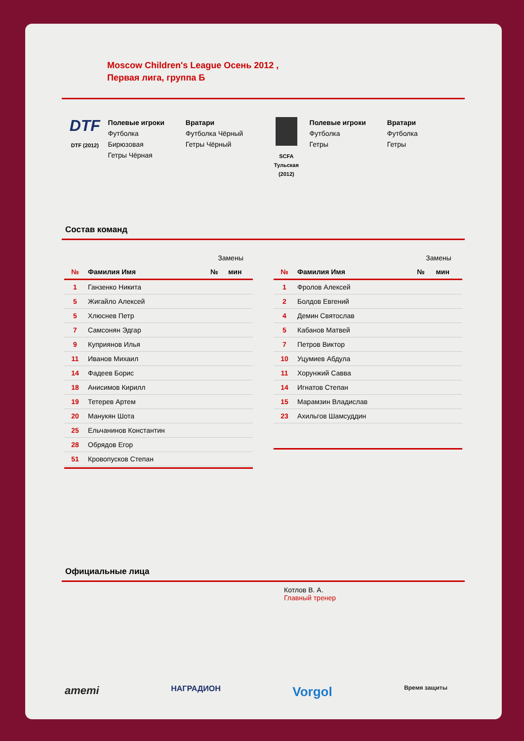Moscow Children's League Осень 2012 ,
Первая лига, группа Б
DTF
DTF (2012)
Полевые игроки
Футболка
Бирюзовая
Гетры Чёрная
Вратари
Футболка Чёрный
Гетры Чёрный
SCFA
Тульская
(2012)
Полевые игроки
Футболка
Гетры
Вратари
Футболка
Гетры
Состав команд
| | | Замены | |
| --- | --- | --- | --- |
| № | Фамилия Имя | № | мин |
| 1 | Ганзенко Никита | | |
| 5 | Жигайло Алексей | | |
| 5 | Хлюснев Петр | | |
| 7 | Самсонян Эдгар | | |
| 9 | Куприянов Илья | | |
| 11 | Иванов Михаил | | |
| 14 | Фадеев Борис | | |
| 18 | Анисимов Кирилл | | |
| 19 | Тетерев Артем | | |
| 20 | Манукян Шота | | |
| 25 | Ельчанинов Константин | | |
| 28 | Обрядов Егор | | |
| 51 | Кровопусков Степан | | |
| | | Замены | |
| --- | --- | --- | --- |
| № | Фамилия Имя | № | мин |
| 1 | Фролов Алексей | | |
| 2 | Болдов Евгений | | |
| 4 | Демин Святослав | | |
| 5 | Кабанов Матвей | | |
| 7 | Петров Виктор | | |
| 10 | Уцумиев Абдула | | |
| 11 | Хорунжий Савва | | |
| 14 | Игнатов Степан | | |
| 15 | Марамзин Владислав | | |
| 23 | Ахильгов Шамсуддин | | |
Официальные лица
Котлов В. А.
Главный тренер
aтemi НАГРАДИОН Vorgol Время защиты